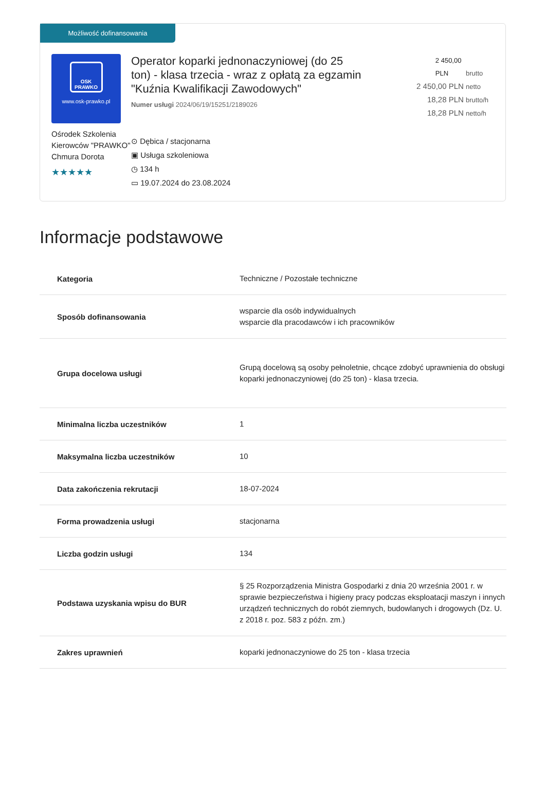Możliwość dofinansowania
OSK
PRAWKO
www.osk-prawko.pl
Ośrodek Szkolenia Kierowców "PRAWKO" Chmura Dorota
★★★★★
Operator koparki jednonaczyniowej (do 25 ton) - klasa trzecia - wraz z opłatą za egzamin "Kuźnia Kwalifikacji Zawodowych"
Numer usługi 2024/06/19/15251/2189026
⊙ Dębica / stacjonarna
▣ Usługa szkoleniowa
◷ 134 h
▭ 19.07.2024 do 23.08.2024
2 450,00 PLN brutto
2 450,00 PLN netto
18,28 PLN brutto/h
18,28 PLN netto/h
Informacje podstawowe
| Kategoria | Techniczne / Pozostałe techniczne |
| Sposób dofinansowania | wsparcie dla osób indywidualnych wsparcie dla pracodawców i ich pracowników |
| Grupa docelowa usługi | Grupą docelową są osoby pełnoletnie, chcące zdobyć uprawnienia do obsługi koparki jednonaczyniowej (do 25 ton) - klasa trzecia. |
| Minimalna liczba uczestników | 1 |
| Maksymalna liczba uczestników | 10 |
| Data zakończenia rekrutacji | 18-07-2024 |
| Forma prowadzenia usługi | stacjonarna |
| Liczba godzin usługi | 134 |
| Podstawa uzyskania wpisu do BUR | § 25 Rozporządzenia Ministra Gospodarki z dnia 20 września 2001 r. w sprawie bezpieczeństwa i higieny pracy podczas eksploatacji maszyn i innych urządzeń technicznych do robót ziemnych, budowlanych i drogowych (Dz. U. z 2018 r. poz. 583 z późn. zm.) |
| Zakres uprawnień | koparki jednonaczyniowe do 25 ton - klasa trzecia |